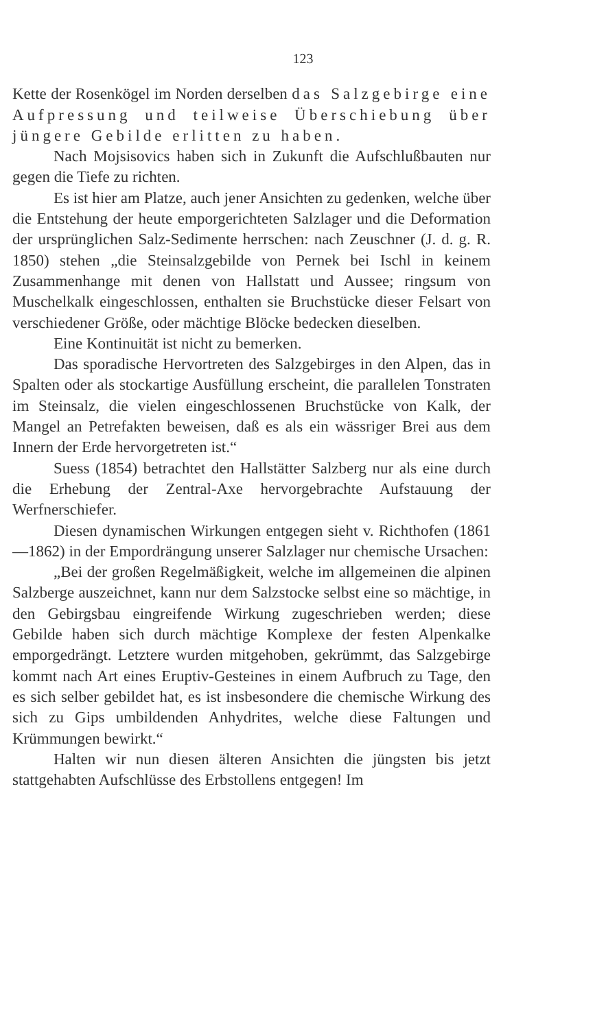123
Kette der Rosenkögel im Norden derselben das Salzgebirge eine Aufpressung und teilweise Überschiebung über jüngere Gebilde erlitten zu haben.
Nach Mojsisovics haben sich in Zukunft die Aufschluß­bauten nur gegen die Tiefe zu richten.
Es ist hier am Platze, auch jener Ansichten zu gedenken, welche über die Entstehung der heute emporgerichteten Salz­lager und die Deformation der ursprünglichen Salz-Sedimente herrschen: nach Zeuschner (J. d. g. R. 1850) stehen „die Stein­salzgebilde von Pernek bei Ischl in keinem Zusammenhange mit denen von Hallstatt und Aussee; ringsum von Muschelkalk ein­geschlossen, enthalten sie Bruchstücke dieser Felsart von ver­schiedener Größe, oder mächtige Blöcke bedecken dieselben.
Eine Kontinuität ist nicht zu bemerken.
Das sporadische Hervortreten des Salzgebirges in den Alpen, das in Spalten oder als stockartige Ausfüllung erscheint, die parallelen Tonstraten im Steinsalz, die vielen eingeschlossenen Bruchstücke von Kalk, der Mangel an Petrefakten beweisen, daß es als ein wässriger Brei aus dem Innern der Erde hervor­getreten ist.“
Suess (1854) betrachtet den Hallstätter Salzberg nur als eine durch die Erhebung der Zentral-Axe hervorgebrachte Auf­stauung der Werfnerschiefer.
Diesen dynamischen Wirkungen entgegen sieht v. Richt­hofen (1861—1862) in der Empordrängung unserer Salzlager nur chemische Ursachen:
„Bei der großen Regelmäßigkeit, welche im allgemeinen die alpinen Salzberge auszeichnet, kann nur dem Salzstocke selbst eine so mächtige, in den Gebirgsbau eingreifende Wirkung zugeschrieben werden; diese Gebilde haben sich durch mächtige Komplexe der festen Alpenkalke emporgedrängt. Letztere wurden mitgehoben, gekrümmt, das Salzgebirge kommt nach Art eines Eruptiv-Gesteines in einem Aufbruch zu Tage, den es sich selber gebildet hat, es ist insbesondere die chemische Wirkung des sich zu Gips umbildenden Anhydrites, welche diese Faltungen und Krümmungen bewirkt.“
Halten wir nun diesen älteren Ansichten die jüngsten bis jetzt stattgehabten Aufschlüsse des Erbstollens entgegen! Im